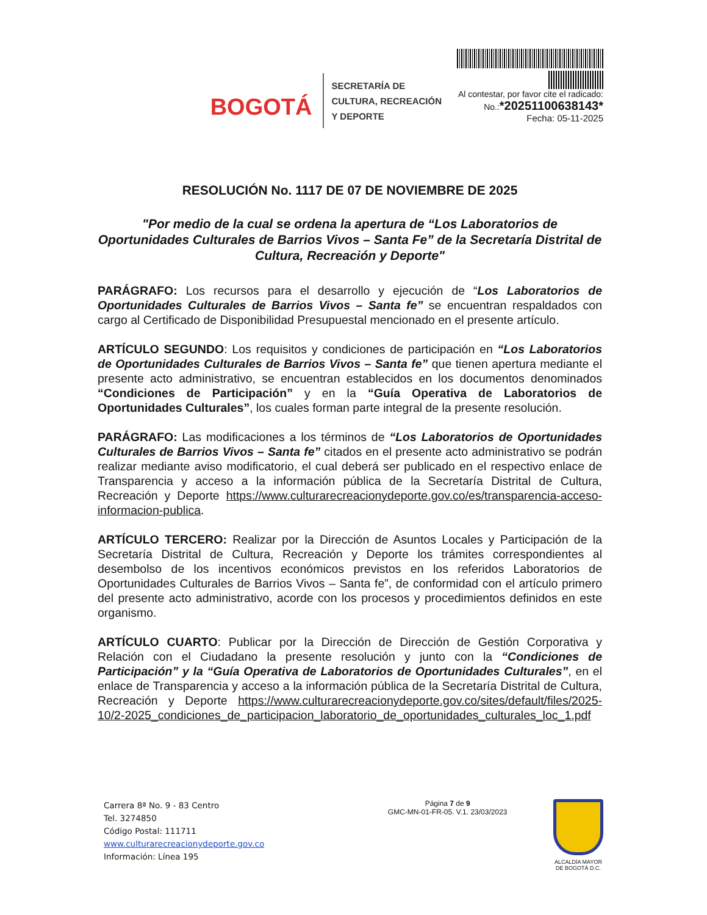BOGOTÁ
SECRETARÍA DE
CULTURA, RECREACIÓN
Y DEPORTE
Al contestar, por favor cite el radicado:
No.:*20251100638143*
Fecha: 05-11-2025
RESOLUCIÓN No. 1117 DE 07 DE NOVIEMBRE DE 2025
"Por medio de la cual se ordena la apertura de “Los Laboratorios de Oportunidades Culturales de Barrios Vivos – Santa Fe” de la Secretaría Distrital de Cultura, Recreación y Deporte"
PARÁGRAFO: Los recursos para el desarrollo y ejecución de “Los Laboratorios de Oportunidades Culturales de Barrios Vivos – Santa fe” se encuentran respaldados con cargo al Certificado de Disponibilidad Presupuestal mencionado en el presente artículo.
ARTÍCULO SEGUNDO: Los requisitos y condiciones de participación en “Los Laboratorios de Oportunidades Culturales de Barrios Vivos – Santa fe” que tienen apertura mediante el presente acto administrativo, se encuentran establecidos en los documentos denominados “Condiciones de Participación” y en la “Guía Operativa de Laboratorios de Oportunidades Culturales”, los cuales forman parte integral de la presente resolución.
PARÁGRAFO: Las modificaciones a los términos de “Los Laboratorios de Oportunidades Culturales de Barrios Vivos – Santa fe” citados en el presente acto administrativo se podrán realizar mediante aviso modificatorio, el cual deberá ser publicado en el respectivo enlace de Transparencia y acceso a la información pública de la Secretaría Distrital de Cultura, Recreación y Deporte https://www.culturarecreacionydeporte.gov.co/es/transparencia-acceso-informacion-publica.
ARTÍCULO TERCERO: Realizar por la Dirección de Asuntos Locales y Participación de la Secretaría Distrital de Cultura, Recreación y Deporte los trámites correspondientes al desembolso de los incentivos económicos previstos en los referidos Laboratorios de Oportunidades Culturales de Barrios Vivos – Santa fe”, de conformidad con el artículo primero del presente acto administrativo, acorde con los procesos y procedimientos definidos en este organismo.
ARTÍCULO CUARTO: Publicar por la Dirección de Dirección de Gestión Corporativa y Relación con el Ciudadano la presente resolución y junto con la “Condiciones de Participación” y la “Guía Operativa de Laboratorios de Oportunidades Culturales”, en el enlace de Transparencia y acceso a la información pública de la Secretaría Distrital de Cultura, Recreación y Deporte https://www.culturarecreacionydeporte.gov.co/sites/default/files/2025-10/2-2025_condiciones_de_participacion_laboratorio_de_oportunidades_culturales_loc_1.pdf
Carrera 8ª No. 9 - 83 Centro
Tel. 3274850
Código Postal: 111711
www.culturarecreacionydeporte.gov.co
Información: Línea 195
Página 7 de 9
GMC-MN-01-FR-05. V.1. 23/03/2023
ALCALDÍA MAYOR
DE BOGOTÁ D.C.